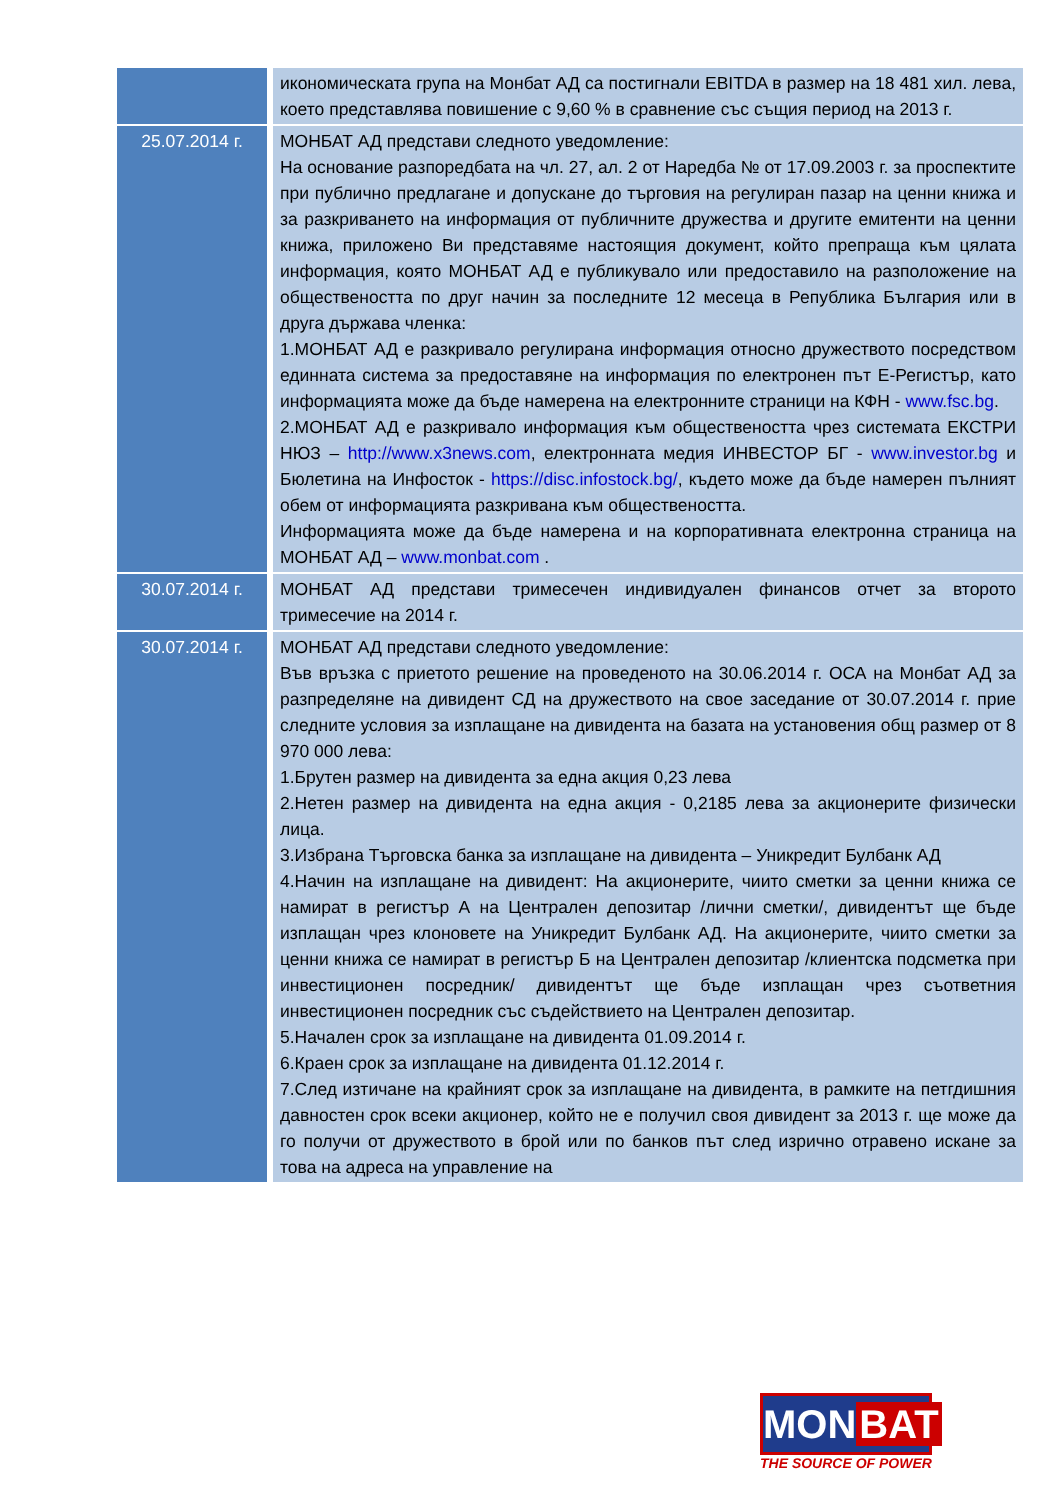| | икономическата група на Монбат АД са постигнали EBITDA в размер на 18 481 хил. лева, което представлява повишение с 9,60 % в сравнение със същия период на 2013 г. |
| 25.07.2014 г. | МОНБАТ АД представи следното уведомление: На основание разпоредбата на чл. 27, ал. 2 от Наредба № от 17.09.2003 г. за проспектите при публично предлагане и допускане до търговия на регулиран пазар на ценни книжа и за разкриването на информация от публичните дружества и другите емитенти на ценни книжа, приложено Ви представяме настоящия документ, който препраща към цялата информация, която МОНБАТ АД е публикувало или предоставило на разположение на обществеността по друг начин за последните 12 месеца в Република България или в друга държава членка: 1.МОНБАТ АД е разкривало регулирана информация относно дружеството посредством единната система за предоставяне на информация по електронен път Е-Регистър, като информацията може да бъде намерена на електронните страници на КФН - www.fsc.bg . 2.МОНБАТ АД е разкривало информация към обществеността чрез системата ЕКСТРИ НЮЗ – http://www.x3news.com , електронната медия ИНВЕСТОР БГ - www.investor.bg и Бюлетина на Инфосток - https://disc.infostock.bg/ , където може да бъде намерен пълният обем от информацията разкривана към обществеността. Информацията може да бъде намерена и на корпоративната електронна страница на МОНБАТ АД – www.monbat.com . |
| 30.07.2014 г. | МОНБАТ АД представи тримесечен индивидуален финансов отчет за второто тримесечие на 2014 г. |
| 30.07.2014 г. | МОНБАТ АД представи следното уведомление: Във връзка с приетото решение на проведеното на 30.06.2014 г. ОСА на Монбат АД за разпределяне на дивидент СД на дружеството на свое заседание от 30.07.2014 г. прие следните условия за изплащане на дивидента на базата на установения общ размер от 8 970 000 лева: 1.Брутен размер на дивидента за една акция 0,23 лева 2.Нетен размер на дивидента на една акция - 0,2185 лева за акционерите физически лица. 3.Избрана Търговска банка за изплащане на дивидента – Уникредит Булбанк АД 4.Начин на изплащане на дивидент: На акционерите, чиито сметки за ценни книжа се намират в регистър А на Централен депозитар /лични сметки/, дивидентът ще бъде изплащан чрез клоновете на Уникредит Булбанк АД. На акционерите, чиито сметки за ценни книжа се намират в регистър Б на Централен депозитар /клиентска подсметка при инвестиционен посредник/ дивидентът ще бъде изплащан чрез съответния инвестиционен посредник със съдействието на Централен депозитар. 5.Начален срок за изплащане на дивидента 01.09.2014 г. 6.Краен срок за изплащане на дивидента 01.12.2014 г. 7.След изтичане на крайният срок за изплащане на дивидента, в рамките на петгдишния давностен срок всеки акционер, който не е получил своя дивидент за 2013 г. ще може да го получи от дружеството в брой или по банков път след изрично отравено искане за това на адреса на управление на |
MON BAT
THE SOURCE OF POWER